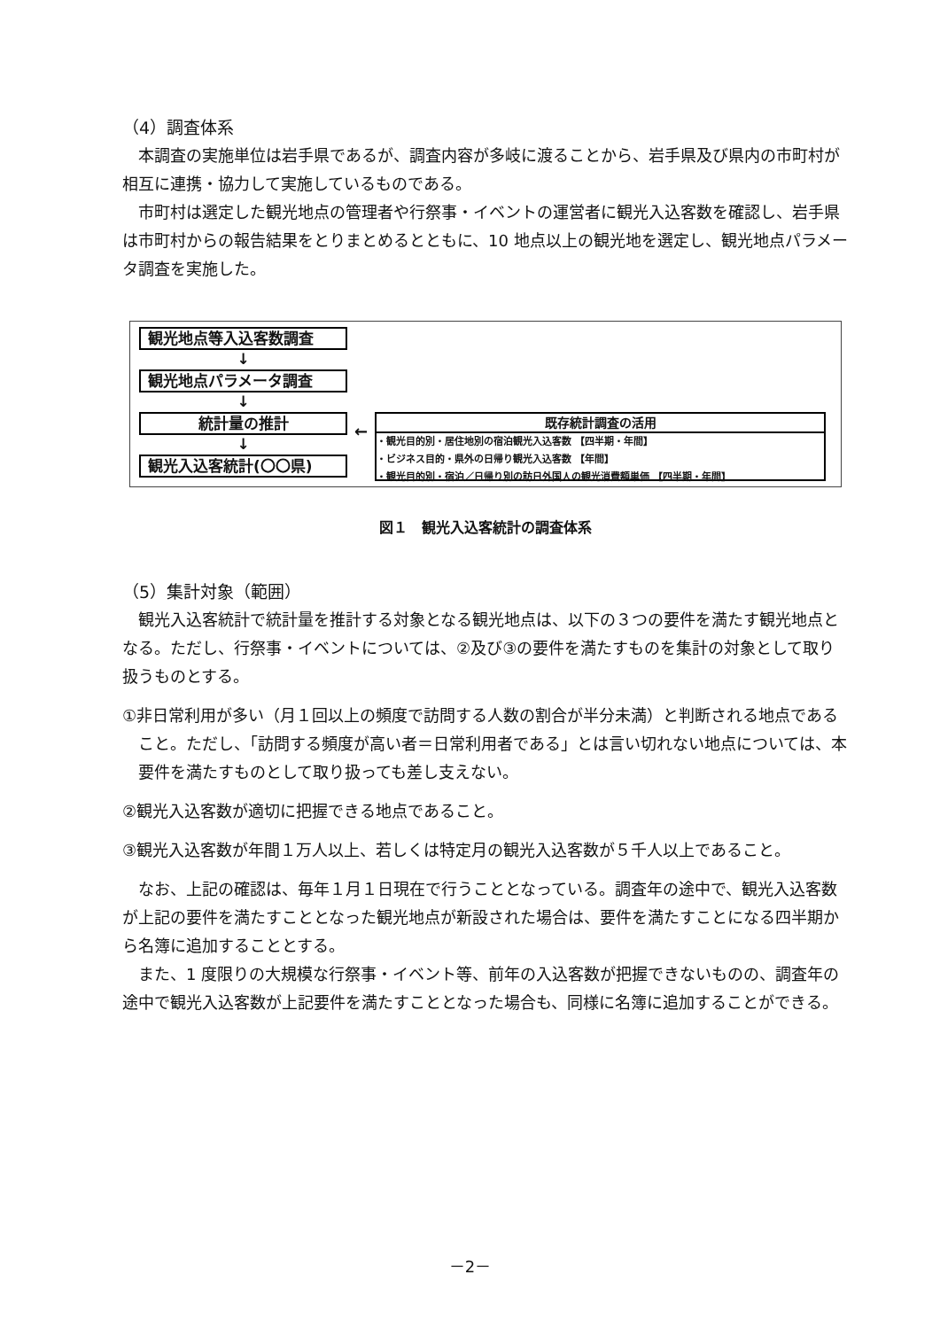（4）調査体系
本調査の実施単位は岩手県であるが、調査内容が多岐に渡ることから、岩手県及び県内の市町村が相互に連携・協力して実施しているものである。
市町村は選定した観光地点の管理者や行祭事・イベントの運営者に観光入込客数を確認し、岩手県は市町村からの報告結果をとりまとめるとともに、10 地点以上の観光地を選定し、観光地点パラメータ調査を実施した。
観光地点等入込客数調査
↓
観光地点パラメータ調査
↓
統計量の推計
↓
観光入込客統計(〇〇県)
←
既存統計調査の活用
・観光目的別・居住地別の宿泊観光入込客数 【四半期・年間】
・ビジネス目的・県外の日帰り観光入込客数 【年間】
・観光目的別・宿泊／日帰り別の訪日外国人の観光消費額単価 【四半期・年間】
図１　観光入込客統計の調査体系
（5）集計対象（範囲）
観光入込客統計で統計量を推計する対象となる観光地点は、以下の３つの要件を満たす観光地点となる。ただし、行祭事・イベントについては、②及び③の要件を満たすものを集計の対象として取り扱うものとする。
①非日常利用が多い（月１回以上の頻度で訪問する人数の割合が半分未満）と判断される地点であること。ただし、「訪問する頻度が高い者＝日常利用者である」とは言い切れない地点については、本要件を満たすものとして取り扱っても差し支えない。
②観光入込客数が適切に把握できる地点であること。
③観光入込客数が年間１万人以上、若しくは特定月の観光入込客数が５千人以上であること。
なお、上記の確認は、毎年１月１日現在で行うこととなっている。調査年の途中で、観光入込客数が上記の要件を満たすこととなった観光地点が新設された場合は、要件を満たすことになる四半期から名簿に追加することとする。
また、1 度限りの大規模な行祭事・イベント等、前年の入込客数が把握できないものの、調査年の途中で観光入込客数が上記要件を満たすこととなった場合も、同様に名簿に追加することができる。
－2－